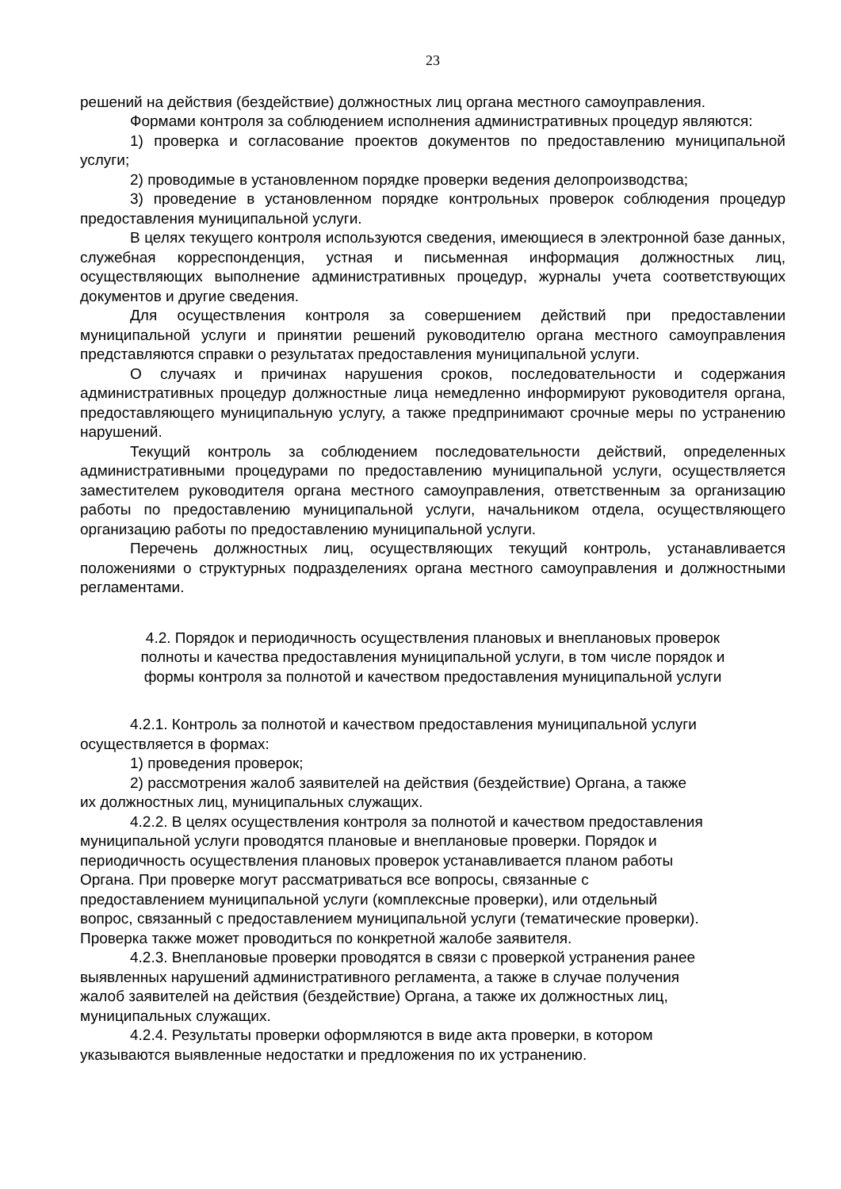23
решений на действия (бездействие) должностных лиц органа местного самоуправления.
Формами контроля за соблюдением исполнения административных процедур являются:
1) проверка и согласование проектов документов по предоставлению муниципальной услуги;
2) проводимые в установленном порядке проверки ведения делопроизводства;
3) проведение в установленном порядке контрольных проверок соблюдения процедур предоставления муниципальной услуги.
В целях текущего контроля используются сведения, имеющиеся в электронной базе данных, служебная корреспонденция, устная и письменная информация должностных лиц, осуществляющих выполнение административных процедур, журналы учета соответствующих документов и другие сведения.
Для осуществления контроля за совершением действий при предоставлении муниципальной услуги и принятии решений руководителю органа местного самоуправления представляются справки о результатах предоставления муниципальной услуги.
О случаях и причинах нарушения сроков, последовательности и содержания административных процедур должностные лица немедленно информируют руководителя органа, предоставляющего муниципальную услугу, а также предпринимают срочные меры по устранению нарушений.
Текущий контроль за соблюдением последовательности действий, определенных административными процедурами по предоставлению муниципальной услуги, осуществляется заместителем руководителя органа местного самоуправления, ответственным за организацию работы по предоставлению муниципальной услуги, начальником отдела, осуществляющего организацию работы по предоставлению муниципальной услуги.
Перечень должностных лиц, осуществляющих текущий контроль, устанавливается положениями о структурных подразделениях органа местного самоуправления и должностными регламентами.
4.2. Порядок и периодичность осуществления плановых и внеплановых проверок
полноты и качества предоставления муниципальной услуги, в том числе порядок и
формы контроля за полнотой и качеством предоставления муниципальной услуги
4.2.1. Контроль за полнотой и качеством предоставления муниципальной услуги
осуществляется в формах:
1) проведения проверок;
2) рассмотрения жалоб заявителей на действия (бездействие) Органа, а также
их должностных лиц, муниципальных служащих.
4.2.2. В целях осуществления контроля за полнотой и качеством предоставления
муниципальной услуги проводятся плановые и внеплановые проверки. Порядок и
периодичность осуществления плановых проверок устанавливается планом работы
Органа. При проверке могут рассматриваться все вопросы, связанные с
предоставлением муниципальной услуги (комплексные проверки), или отдельный
вопрос, связанный с предоставлением муниципальной услуги (тематические проверки).
Проверка также может проводиться по конкретной жалобе заявителя.
4.2.3. Внеплановые проверки проводятся в связи с проверкой устранения ранее
выявленных нарушений административного регламента, а также в случае получения
жалоб заявителей на действия (бездействие) Органа, а также их должностных лиц,
муниципальных служащих.
4.2.4. Результаты проверки оформляются в виде акта проверки, в котором
указываются выявленные недостатки и предложения по их устранению.